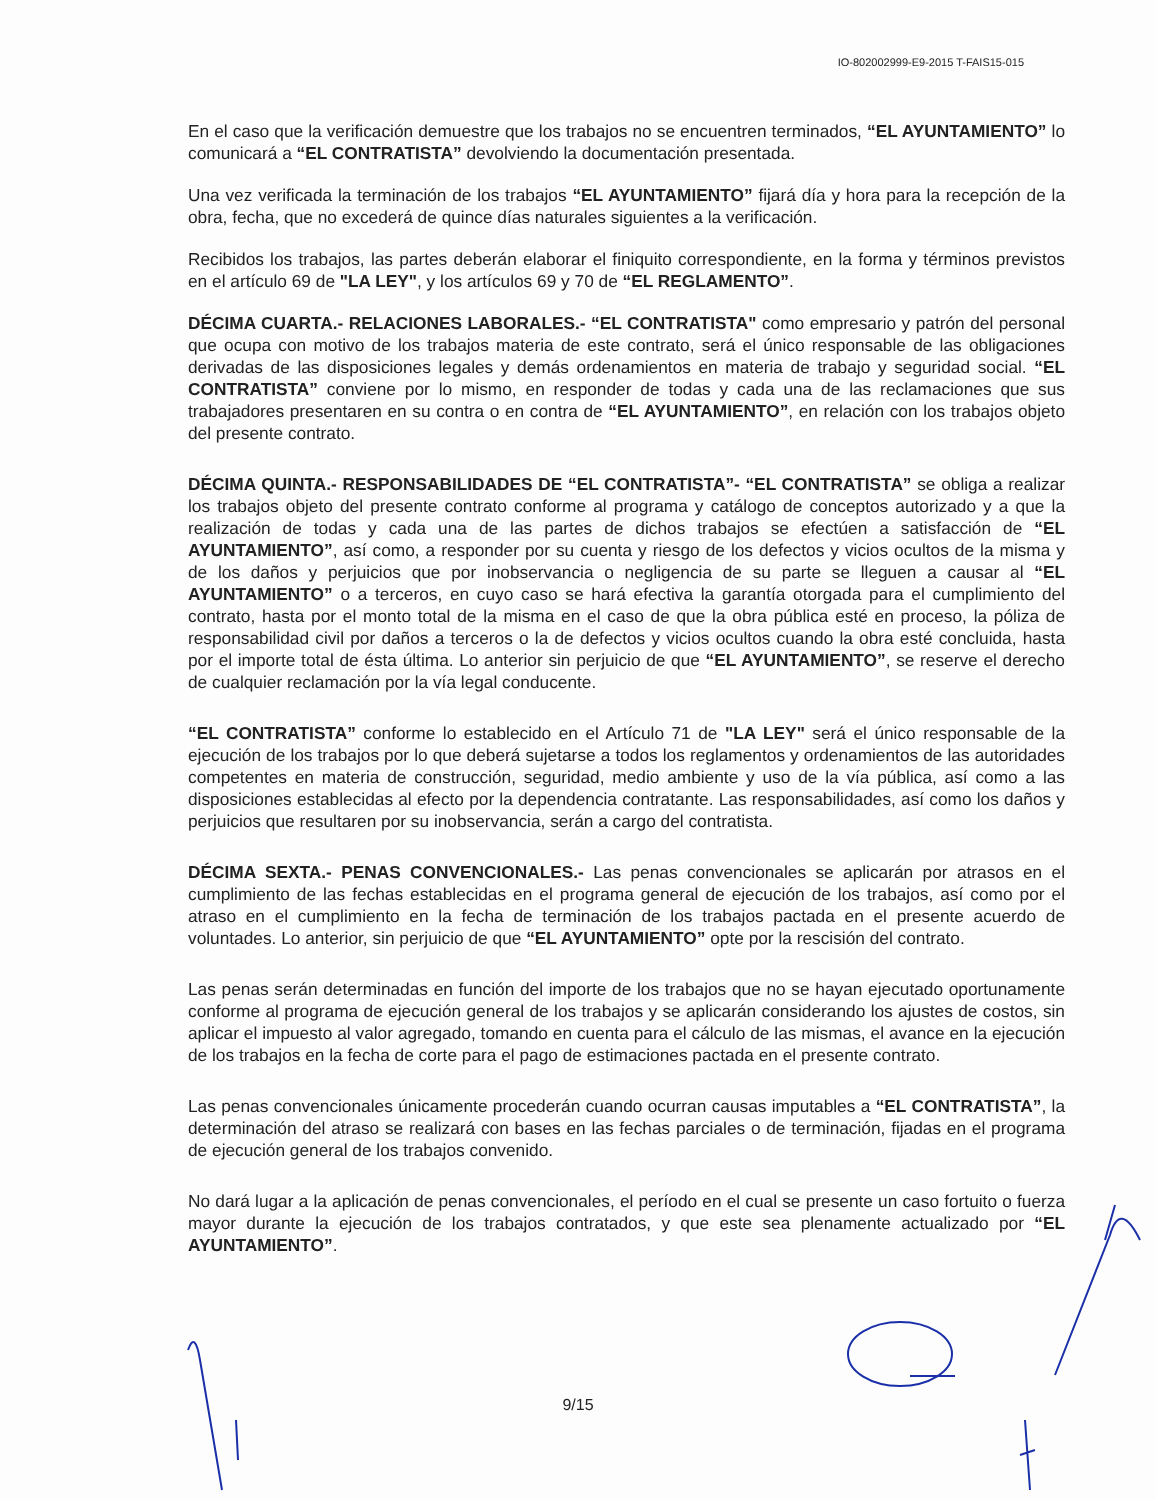IO-802002999-E9-2015 T-FAIS15-015
En el caso que la verificación demuestre que los trabajos no se encuentren terminados, “EL AYUNTAMIENTO” lo comunicará a “EL CONTRATISTA” devolviendo la documentación presentada.
Una vez verificada la terminación de los trabajos “EL AYUNTAMIENTO” fijará día y hora para la recepción de la obra, fecha, que no excederá de quince días naturales siguientes a la verificación.
Recibidos los trabajos, las partes deberán elaborar el finiquito correspondiente, en la forma y términos previstos en el artículo 69 de "LA LEY", y los artículos 69 y 70 de “EL REGLAMENTO”.
DÉCIMA CUARTA.- RELACIONES LABORALES.- “EL CONTRATISTA" como empresario y patrón del personal que ocupa con motivo de los trabajos materia de este contrato, será el único responsable de las obligaciones derivadas de las disposiciones legales y demás ordenamientos en materia de trabajo y seguridad social. “EL CONTRATISTA” conviene por lo mismo, en responder de todas y cada una de las reclamaciones que sus trabajadores presentaren en su contra o en contra de “EL AYUNTAMIENTO”, en relación con los trabajos objeto del presente contrato.
DÉCIMA QUINTA.- RESPONSABILIDADES DE “EL CONTRATISTA”- “EL CONTRATISTA” se obliga a realizar los trabajos objeto del presente contrato conforme al programa y catálogo de conceptos autorizado y a que la realización de todas y cada una de las partes de dichos trabajos se efectúen a satisfacción de “EL AYUNTAMIENTO”, así como, a responder por su cuenta y riesgo de los defectos y vicios ocultos de la misma y de los daños y perjuicios que por inobservancia o negligencia de su parte se lleguen a causar al “EL AYUNTAMIENTO” o a terceros, en cuyo caso se hará efectiva la garantía otorgada para el cumplimiento del contrato, hasta por el monto total de la misma en el caso de que la obra pública esté en proceso, la póliza de responsabilidad civil por daños a terceros o la de defectos y vicios ocultos cuando la obra esté concluida, hasta por el importe total de ésta última. Lo anterior sin perjuicio de que “EL AYUNTAMIENTO”, se reserve el derecho de cualquier reclamación por la vía legal conducente.
“EL CONTRATISTA” conforme lo establecido en el Artículo 71 de "LA LEY" será el único responsable de la ejecución de los trabajos por lo que deberá sujetarse a todos los reglamentos y ordenamientos de las autoridades competentes en materia de construcción, seguridad, medio ambiente y uso de la vía pública, así como a las disposiciones establecidas al efecto por la dependencia contratante. Las responsabilidades, así como los daños y perjuicios que resultaren por su inobservancia, serán a cargo del contratista.
DÉCIMA SEXTA.- PENAS CONVENCIONALES.- Las penas convencionales se aplicarán por atrasos en el cumplimiento de las fechas establecidas en el programa general de ejecución de los trabajos, así como por el atraso en el cumplimiento en la fecha de terminación de los trabajos pactada en el presente acuerdo de voluntades. Lo anterior, sin perjuicio de que “EL AYUNTAMIENTO” opte por la rescisión del contrato.
Las penas serán determinadas en función del importe de los trabajos que no se hayan ejecutado oportunamente conforme al programa de ejecución general de los trabajos y se aplicarán considerando los ajustes de costos, sin aplicar el impuesto al valor agregado, tomando en cuenta para el cálculo de las mismas, el avance en la ejecución de los trabajos en la fecha de corte para el pago de estimaciones pactada en el presente contrato.
Las penas convencionales únicamente procederán cuando ocurran causas imputables a “EL CONTRATISTA”, la determinación del atraso se realizará con bases en las fechas parciales o de terminación, fijadas en el programa de ejecución general de los trabajos convenido.
No dará lugar a la aplicación de penas convencionales, el período en el cual se presente un caso fortuito o fuerza mayor durante la ejecución de los trabajos contratados, y que este sea plenamente actualizado por “EL AYUNTAMIENTO”.
9/15